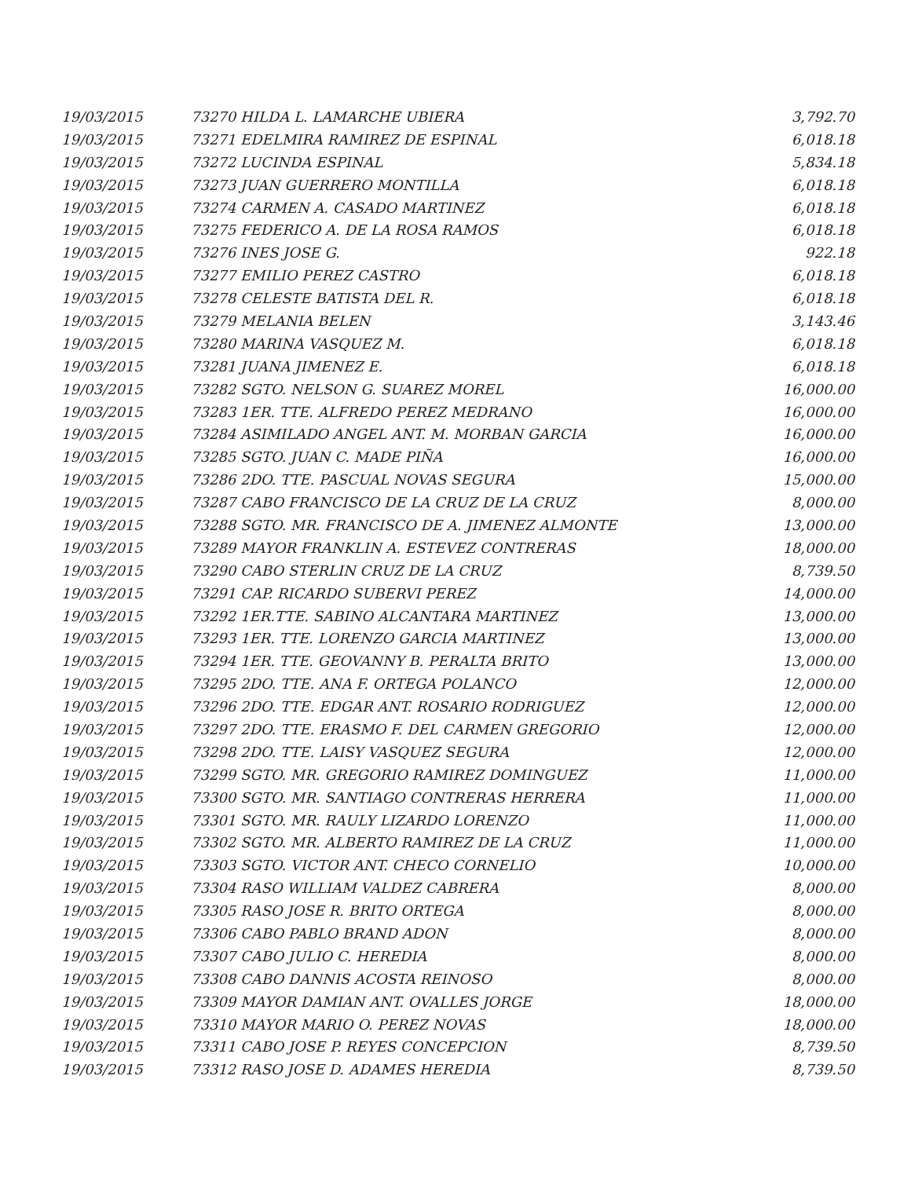| 19/03/2015 | 73270 HILDA L. LAMARCHE UBIERA | 3,792.70 |
| 19/03/2015 | 73271 EDELMIRA RAMIREZ DE ESPINAL | 6,018.18 |
| 19/03/2015 | 73272 LUCINDA ESPINAL | 5,834.18 |
| 19/03/2015 | 73273 JUAN GUERRERO MONTILLA | 6,018.18 |
| 19/03/2015 | 73274 CARMEN A. CASADO MARTINEZ | 6,018.18 |
| 19/03/2015 | 73275 FEDERICO A. DE LA ROSA RAMOS | 6,018.18 |
| 19/03/2015 | 73276 INES JOSE G. | 922.18 |
| 19/03/2015 | 73277 EMILIO PEREZ CASTRO | 6,018.18 |
| 19/03/2015 | 73278 CELESTE BATISTA DEL R. | 6,018.18 |
| 19/03/2015 | 73279 MELANIA BELEN | 3,143.46 |
| 19/03/2015 | 73280 MARINA VASQUEZ M. | 6,018.18 |
| 19/03/2015 | 73281 JUANA JIMENEZ E. | 6,018.18 |
| 19/03/2015 | 73282 SGTO. NELSON G. SUAREZ MOREL | 16,000.00 |
| 19/03/2015 | 73283 1ER. TTE. ALFREDO PEREZ MEDRANO | 16,000.00 |
| 19/03/2015 | 73284 ASIMILADO ANGEL ANT. M. MORBAN GARCIA | 16,000.00 |
| 19/03/2015 | 73285 SGTO. JUAN C. MADE PIÑA | 16,000.00 |
| 19/03/2015 | 73286 2DO. TTE. PASCUAL NOVAS SEGURA | 15,000.00 |
| 19/03/2015 | 73287 CABO FRANCISCO DE LA CRUZ DE LA CRUZ | 8,000.00 |
| 19/03/2015 | 73288 SGTO. MR. FRANCISCO DE A. JIMENEZ ALMONTE | 13,000.00 |
| 19/03/2015 | 73289 MAYOR FRANKLIN A. ESTEVEZ CONTRERAS | 18,000.00 |
| 19/03/2015 | 73290 CABO STERLIN CRUZ DE LA CRUZ | 8,739.50 |
| 19/03/2015 | 73291 CAP. RICARDO SUBERVI PEREZ | 14,000.00 |
| 19/03/2015 | 73292 1ER.TTE. SABINO ALCANTARA MARTINEZ | 13,000.00 |
| 19/03/2015 | 73293 1ER. TTE. LORENZO GARCIA MARTINEZ | 13,000.00 |
| 19/03/2015 | 73294 1ER. TTE. GEOVANNY B. PERALTA BRITO | 13,000.00 |
| 19/03/2015 | 73295 2DO. TTE. ANA F. ORTEGA POLANCO | 12,000.00 |
| 19/03/2015 | 73296 2DO. TTE. EDGAR ANT. ROSARIO RODRIGUEZ | 12,000.00 |
| 19/03/2015 | 73297 2DO. TTE. ERASMO F. DEL CARMEN GREGORIO | 12,000.00 |
| 19/03/2015 | 73298 2DO. TTE. LAISY VASQUEZ SEGURA | 12,000.00 |
| 19/03/2015 | 73299 SGTO. MR. GREGORIO RAMIREZ DOMINGUEZ | 11,000.00 |
| 19/03/2015 | 73300 SGTO. MR. SANTIAGO CONTRERAS HERRERA | 11,000.00 |
| 19/03/2015 | 73301 SGTO. MR. RAULY LIZARDO LORENZO | 11,000.00 |
| 19/03/2015 | 73302 SGTO. MR. ALBERTO RAMIREZ DE LA CRUZ | 11,000.00 |
| 19/03/2015 | 73303 SGTO. VICTOR ANT. CHECO CORNELIO | 10,000.00 |
| 19/03/2015 | 73304 RASO WILLIAM VALDEZ CABRERA | 8,000.00 |
| 19/03/2015 | 73305 RASO JOSE R. BRITO ORTEGA | 8,000.00 |
| 19/03/2015 | 73306 CABO PABLO BRAND ADON | 8,000.00 |
| 19/03/2015 | 73307 CABO JULIO C. HEREDIA | 8,000.00 |
| 19/03/2015 | 73308 CABO DANNIS ACOSTA REINOSO | 8,000.00 |
| 19/03/2015 | 73309 MAYOR DAMIAN ANT. OVALLES JORGE | 18,000.00 |
| 19/03/2015 | 73310 MAYOR MARIO O. PEREZ NOVAS | 18,000.00 |
| 19/03/2015 | 73311 CABO JOSE P. REYES CONCEPCION | 8,739.50 |
| 19/03/2015 | 73312 RASO JOSE D. ADAMES HEREDIA | 8,739.50 |